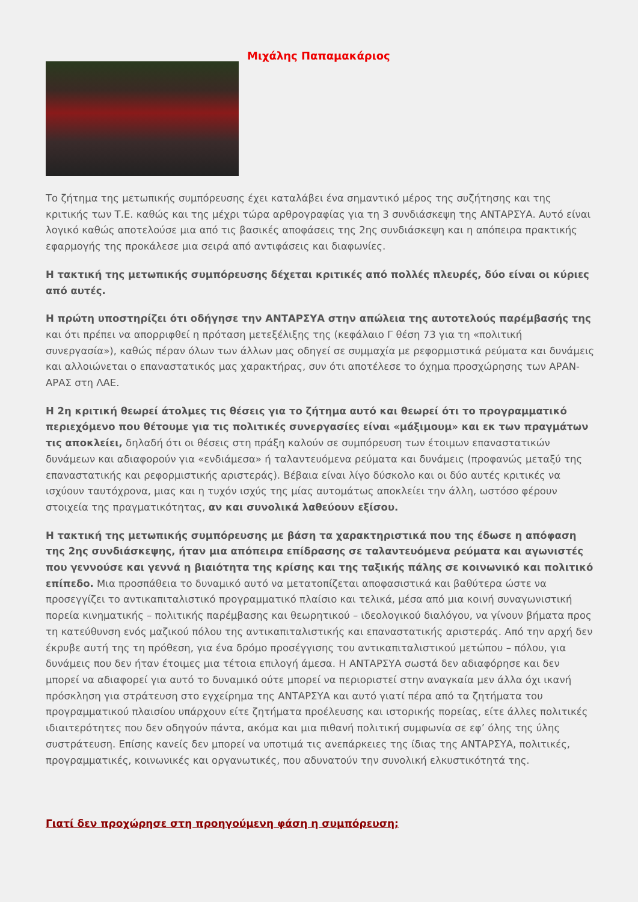Μιχάλης Παπαμακάριος
Το ζήτημα της μετωπικής συμπόρευσης έχει καταλάβει ένα σημαντικό μέρος της συζήτησης και της κριτικής των Τ.Ε. καθώς και της μέχρι τώρα αρθρογραφίας για τη 3 συνδιάσκεψη της ΑΝΤΑΡΣΥΑ. Αυτό είναι λογικό καθώς αποτελούσε μια από τις βασικές αποφάσεις της 2ης συνδιάσκεψη και η απόπειρα πρακτικής εφαρμογής της προκάλεσε μια σειρά από αντιφάσεις και διαφωνίες.
Η τακτική της μετωπικής συμπόρευσης δέχεται κριτικές από πολλές πλευρές, δύο είναι οι κύριες από αυτές.
Η πρώτη υποστηρίζει ότι οδήγησε την ΑΝΤΑΡΣΥΑ στην απώλεια της αυτοτελούς παρέμβασής της και ότι πρέπει να απορριφθεί η πρόταση μετεξέλιξης της (κεφάλαιο Γ θέση 73 για τη «πολιτική συνεργασία»), καθώς πέραν όλων των άλλων μας οδηγεί σε συμμαχία με ρεφορμιστικά ρεύματα και δυνάμεις και αλλοιώνεται ο επαναστατικός μας χαρακτήρας, συν ότι αποτέλεσε το όχημα προσχώρησης των ΑΡΑΝ-ΑΡΑΣ στη ΛΑΕ.
Η 2η κριτική θεωρεί άτολμες τις θέσεις για το ζήτημα αυτό και θεωρεί ότι το προγραμματικό περιεχόμενο που θέτουμε για τις πολιτικές συνεργασίες είναι «μάξιμουμ» και εκ των πραγμάτων τις αποκλείει, δηλαδή ότι οι θέσεις στη πράξη καλούν σε συμπόρευση των έτοιμων επαναστατικών δυνάμεων και αδιαφορούν για «ενδιάμεσα» ή ταλαντευόμενα ρεύματα και δυνάμεις (προφανώς μεταξύ της επαναστατικής και ρεφορμιστικής αριστεράς). Βέβαια είναι λίγο δύσκολο και οι δύο αυτές κριτικές να ισχύουν ταυτόχρονα, μιας και η τυχόν ισχύς της μίας αυτομάτως αποκλείει την άλλη, ωστόσο φέρουν στοιχεία της πραγματικότητας, αν και συνολικά λαθεύουν εξίσου.
Η τακτική της μετωπικής συμπόρευσης με βάση τα χαρακτηριστικά που της έδωσε η απόφαση της 2ης συνδιάσκεψης, ήταν μια απόπειρα επίδρασης σε ταλαντευόμενα ρεύματα και αγωνιστές που γεννούσε και γεννά η βιαιότητα της κρίσης και της ταξικής πάλης σε κοινωνικό και πολιτικό επίπεδο. Μια προσπάθεια το δυναμικό αυτό να μετατοπίζεται αποφασιστικά και βαθύτερα ώστε να προσεγγίζει το αντικαπιταλιστικό προγραμματικό πλαίσιο και τελικά, μέσα από μια κοινή συναγωνιστική πορεία κινηματικής – πολιτικής παρέμβασης και θεωρητικού – ιδεολογικού διαλόγου, να γίνουν βήματα προς τη κατεύθυνση ενός μαζικού πόλου της αντικαπιταλιστικής και επαναστατικής αριστεράς. Από την αρχή δεν έκρυβε αυτή της τη πρόθεση, για ένα δρόμο προσέγγισης του αντικαπιταλιστικού μετώπου – πόλου, για δυνάμεις που δεν ήταν έτοιμες μια τέτοια επιλογή άμεσα. Η ΑΝΤΑΡΣΥΑ σωστά δεν αδιαφόρησε και δεν μπορεί να αδιαφορεί για αυτό το δυναμικό ούτε μπορεί να περιοριστεί στην αναγκαία μεν άλλα όχι ικανή πρόσκληση για στράτευση στο εγχείρημα της ΑΝΤΑΡΣΥΑ και αυτό γιατί πέρα από τα ζητήματα του προγραμματικού πλαισίου υπάρχουν είτε ζητήματα προέλευσης και ιστορικής πορείας, είτε άλλες πολιτικές ιδιαιτερότητες που δεν οδηγούν πάντα, ακόμα και μια πιθανή πολιτική συμφωνία σε εφ’ όλης της ύλης συστράτευση. Επίσης κανείς δεν μπορεί να υποτιμά τις ανεπάρκειες της ίδιας της ΑΝΤΑΡΣΥΑ, πολιτικές, προγραμματικές, κοινωνικές και οργανωτικές, που αδυνατούν την συνολική ελκυστικότητά της.
Γιατί δεν προχώρησε στη προηγούμενη φάση η συμπόρευση;